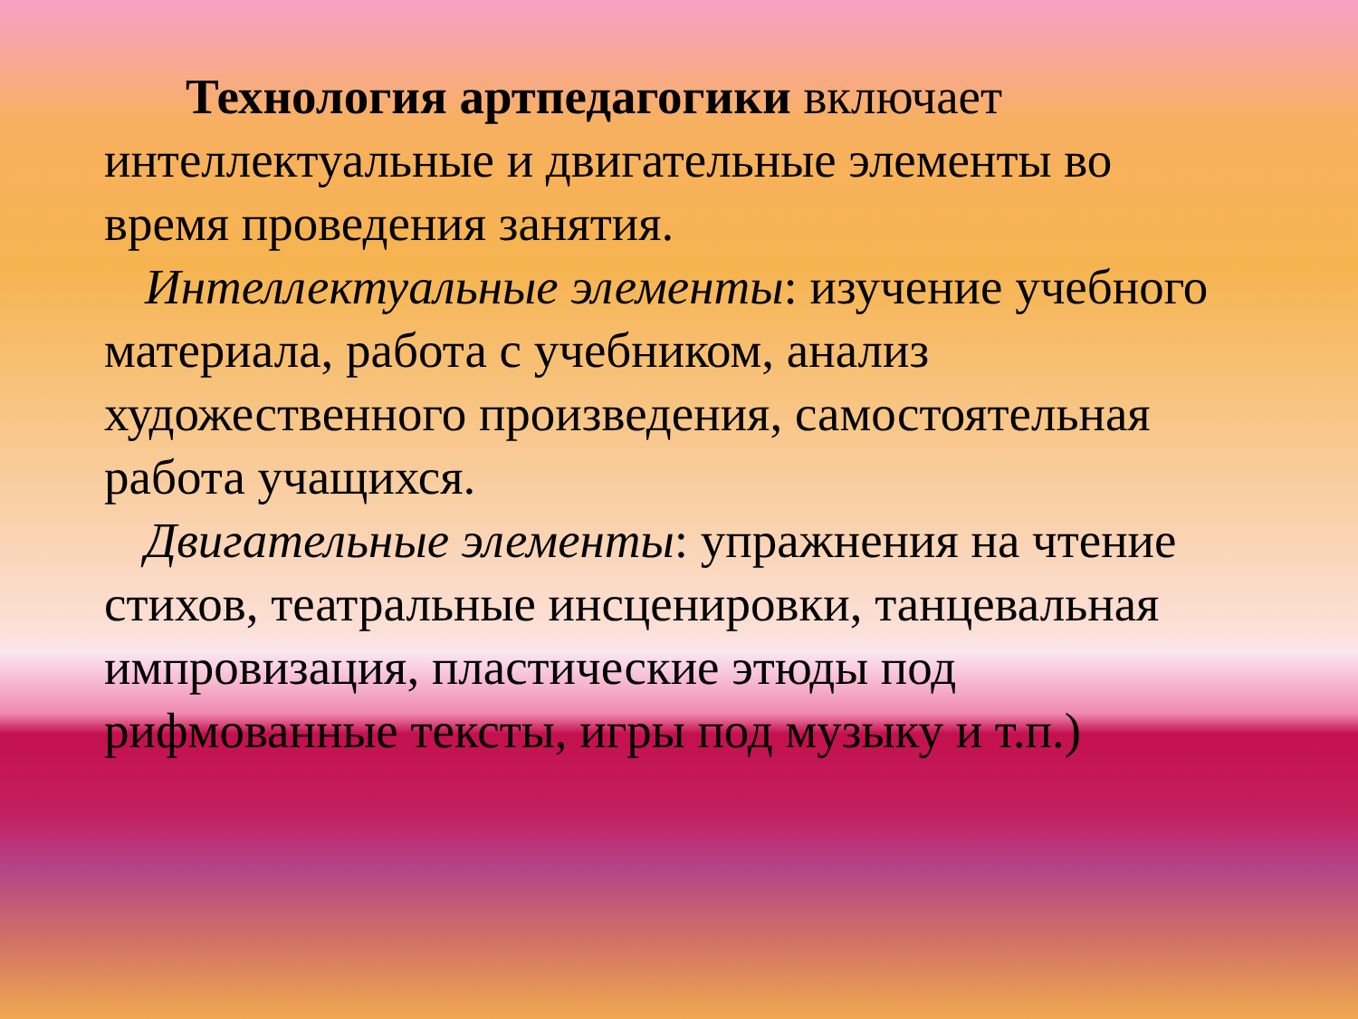Технология артпедагогики включает интеллектуальные и двигательные элементы во время проведения занятия.
Интеллектуальные элементы: изучение учебного материала, работа с учебником, анализ художественного произведения, самостоятельная работа учащихся.
Двигательные элементы: упражнения на чтение стихов, театральные инсценировки, танцевальная импровизация, пластические этюды под рифмованные тексты, игры под музыку и т.п.)